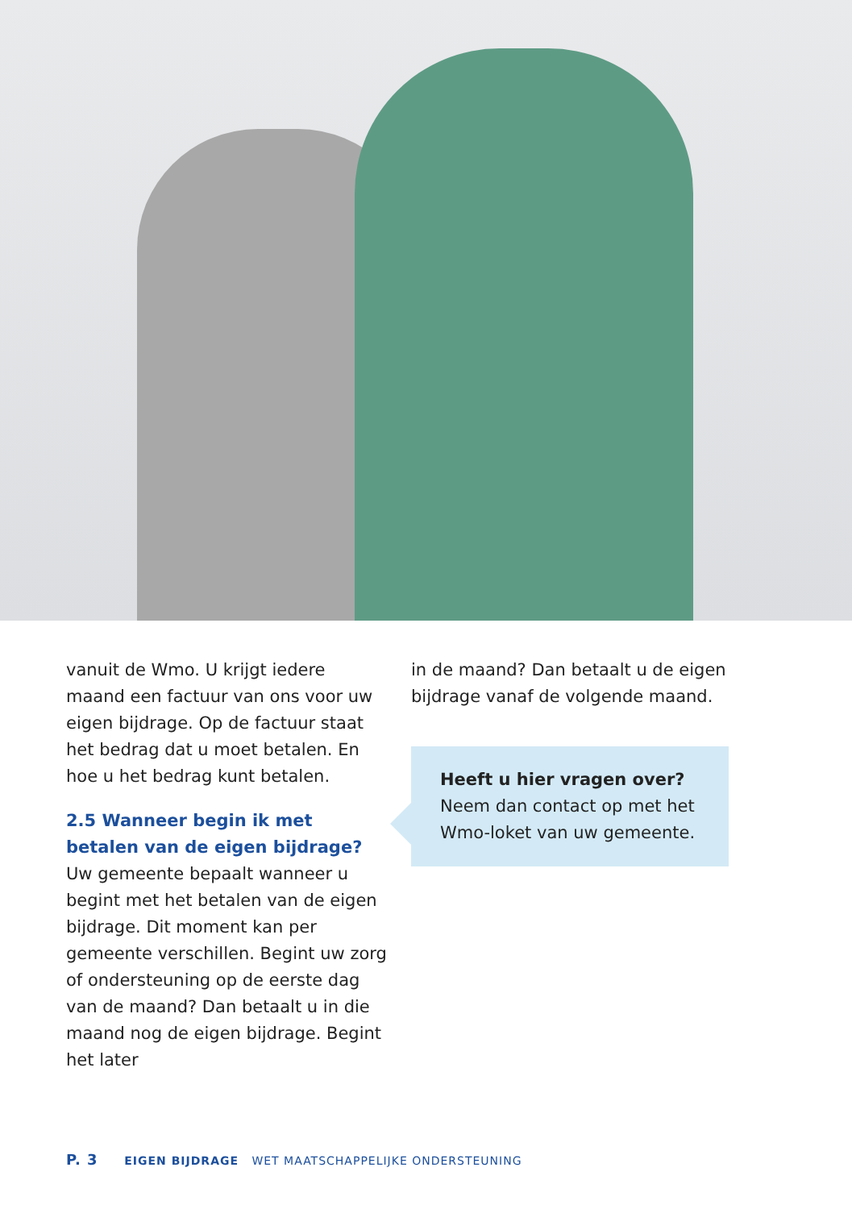vanuit de Wmo. U krijgt iedere maand een factuur van ons voor uw eigen bijdrage. Op de factuur staat het bedrag dat u moet betalen. En hoe u het bedrag kunt betalen.
2.5 Wanneer begin ik met betalen van de eigen bijdrage?
Uw gemeente bepaalt wanneer u begint met het betalen van de eigen bijdrage. Dit moment kan per gemeente verschillen. Begint uw zorg of ondersteuning op de eerste dag van de maand? Dan betaalt u in die maand nog de eigen bijdrage. Begint het later
in de maand? Dan betaalt u de eigen bijdrage vanaf de volgende maand.
Heeft u hier vragen over?
Neem dan contact op met het Wmo-loket van uw gemeente.
P. 3 EIGEN BIJDRAGE WET MAATSCHAPPELIJKE ONDERSTEUNING